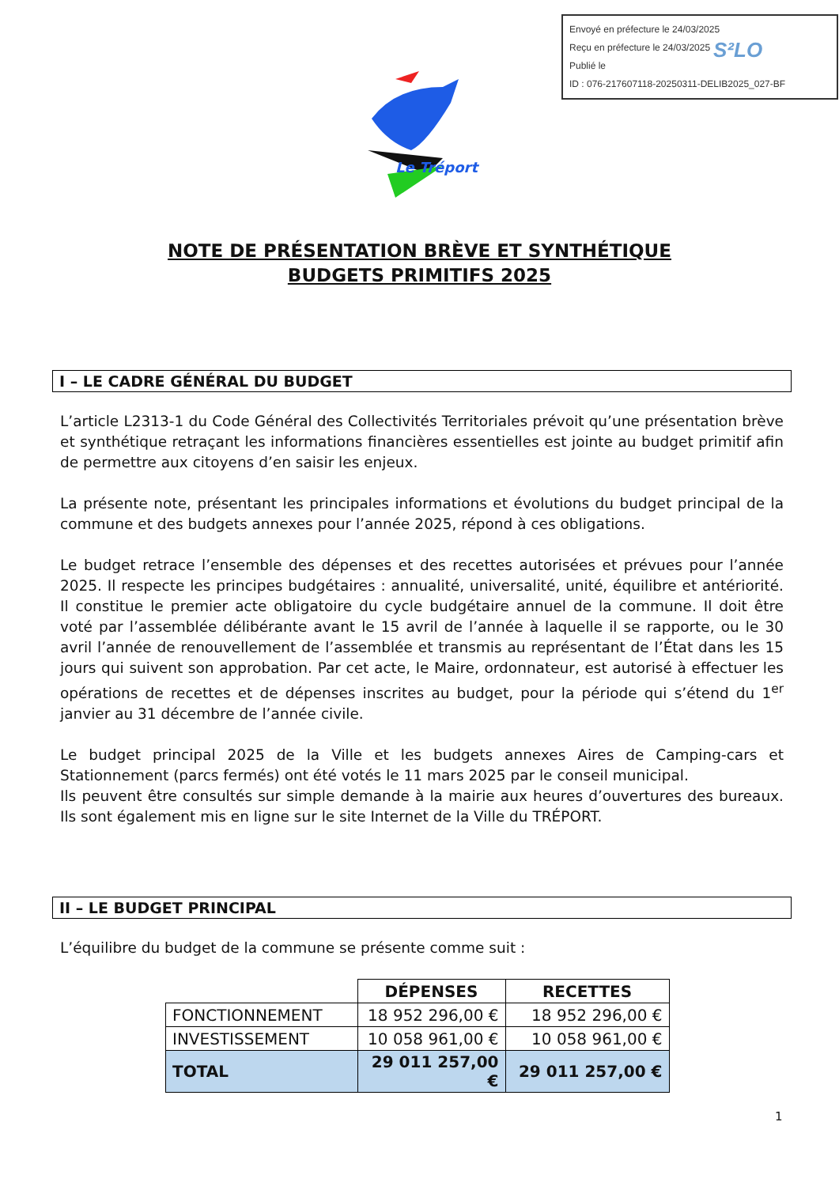Envoyé en préfecture le 24/03/2025
Reçu en préfecture le 24/03/2025
Publié le
ID : 076-217607118-20250311-DELIB2025_027-BF
S²LO
Le Tréport
NOTE DE PRÉSENTATION BRÈVE ET SYNTHÉTIQUE
BUDGETS PRIMITIFS 2025
I – LE CADRE GÉNÉRAL DU BUDGET
L’article L2313-1 du Code Général des Collectivités Territoriales prévoit qu’une présentation brève et synthétique retraçant les informations financières essentielles est jointe au budget primitif afin de permettre aux citoyens d’en saisir les enjeux.
La présente note, présentant les principales informations et évolutions du budget principal de la commune et des budgets annexes pour l’année 2025, répond à ces obligations.
Le budget retrace l’ensemble des dépenses et des recettes autorisées et prévues pour l’année 2025. Il respecte les principes budgétaires : annualité, universalité, unité, équilibre et antériorité. Il constitue le premier acte obligatoire du cycle budgétaire annuel de la commune. Il doit être voté par l’assemblée délibérante avant le 15 avril de l’année à laquelle il se rapporte, ou le 30 avril l’année de renouvellement de l’assemblée et transmis au représentant de l’État dans les 15 jours qui suivent son approbation. Par cet acte, le Maire, ordonnateur, est autorisé à effectuer les opérations de recettes et de dépenses inscrites au budget, pour la période qui s’étend du 1<sup>er</sup> janvier au 31 décembre de l’année civile.
Le budget principal 2025 de la Ville et les budgets annexes Aires de Camping-cars et Stationnement (parcs fermés) ont été votés le 11 mars 2025 par le conseil municipal.
Ils peuvent être consultés sur simple demande à la mairie aux heures d’ouvertures des bureaux. Ils sont également mis en ligne sur le site Internet de la Ville du TRÉPORT.
II – LE BUDGET PRINCIPAL
L’équilibre du budget de la commune se présente comme suit :
| | DÉPENSES | RECETTES |
| --- | --- | --- |
| FONCTIONNEMENT | 18 952 296,00 € | 18 952 296,00 € |
| INVESTISSEMENT | 10 058 961,00 € | 10 058 961,00 € |
| TOTAL | 29 011 257,00 € | 29 011 257,00 € |
1